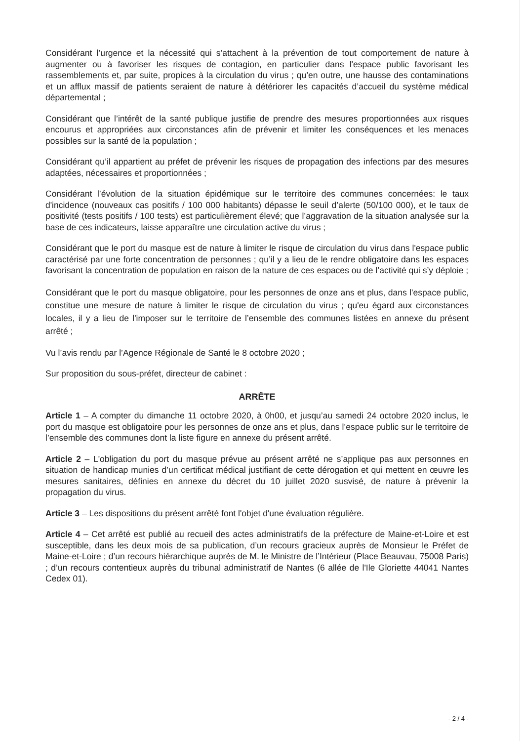Considérant l’urgence et la nécessité qui s’attachent à la prévention de tout comportement de nature à augmenter ou à favoriser les risques de contagion, en particulier dans l'espace public favorisant les rassemblements et, par suite, propices à la circulation du virus ; qu’en outre, une hausse des contaminations et un afflux massif de patients seraient de nature à détériorer les capacités d’accueil du système médical départemental ;
Considérant que l’intérêt de la santé publique justifie de prendre des mesures proportionnées aux risques encourus et appropriées aux circonstances afin de prévenir et limiter les conséquences et les menaces possibles sur la santé de la population ;
Considérant qu’il appartient au préfet de prévenir les risques de propagation des infections par des mesures adaptées, nécessaires et proportionnées ;
Considérant l’évolution de la situation épidémique sur le territoire des communes concernées: le taux d'incidence (nouveaux cas positifs / 100 000 habitants) dépasse le seuil d’alerte (50/100 000), et le taux de positivité (tests positifs / 100 tests) est particulièrement élevé; que l’aggravation de la situation analysée sur la base de ces indicateurs, laisse apparaître une circulation active du virus ;
Considérant que le port du masque est de nature à limiter le risque de circulation du virus dans l'espace public caractérisé par une forte concentration de personnes ; qu’il y a lieu de le rendre obligatoire dans les espaces favorisant la concentration de population en raison de la nature de ces espaces ou de l’activité qui s’y déploie ;
Considérant que le port du masque obligatoire, pour les personnes de onze ans et plus, dans l'espace public, constitue une mesure de nature à limiter le risque de circulation du virus ; qu'eu égard aux circonstances locales, il y a lieu de l'imposer sur le territoire de l’ensemble des communes listées en annexe du présent arrêté ;
Vu l’avis rendu par l’Agence Régionale de Santé le 8 octobre 2020 ;
Sur proposition du sous-préfet, directeur de cabinet :
ARRÊTE
Article 1 – A compter du dimanche 11 octobre 2020, à 0h00, et jusqu’au samedi 24 octobre 2020 inclus, le port du masque est obligatoire pour les personnes de onze ans et plus, dans l’espace public sur le territoire de l’ensemble des communes dont la liste figure en annexe du présent arrêté.
Article 2 – L'obligation du port du masque prévue au présent arrêté ne s’applique pas aux personnes en situation de handicap munies d’un certificat médical justifiant de cette dérogation et qui mettent en œuvre les mesures sanitaires, définies en annexe du décret du 10 juillet 2020 susvisé, de nature à prévenir la propagation du virus.
Article 3 – Les dispositions du présent arrêté font l'objet d'une évaluation régulière.
Article 4 – Cet arrêté est publié au recueil des actes administratifs de la préfecture de Maine-et-Loire et est susceptible, dans les deux mois de sa publication, d’un recours gracieux auprès de Monsieur le Préfet de Maine-et-Loire ; d’un recours hiérarchique auprès de M. le Ministre de l’Intérieur (Place Beauvau, 75008 Paris) ; d’un recours contentieux auprès du tribunal administratif de Nantes (6 allée de l'Ile Gloriette 44041 Nantes Cedex 01).
- 2 / 4 -